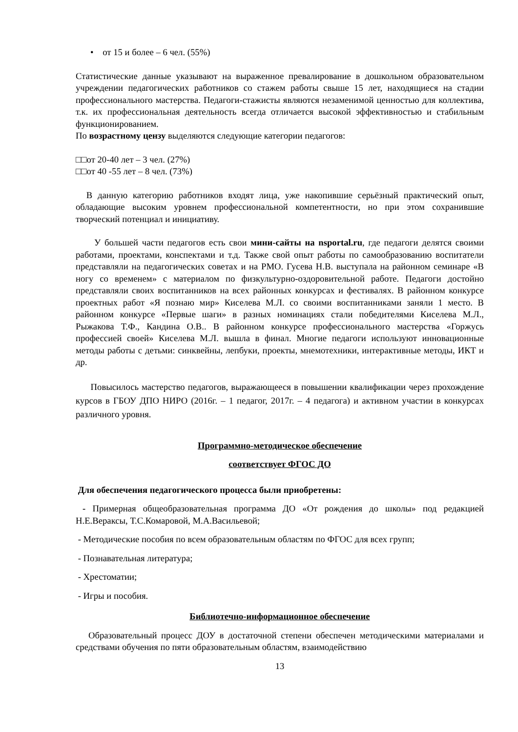• от 15 и более – 6 чел. (55%)
Статистические данные указывают на выраженное превалирование в дошкольном образовательном учреждении педагогических работников со стажем работы свыше 15 лет, находящиеся на стадии профессионального мастерства. Педагоги-стажисты являются незаменимой ценностью для коллектива, т.к. их профессиональная деятельность всегда отличается высокой эффективностью и стабильным функционированием.
По возрастному цензу выделяются следующие категории педагогов:
□□от 20-40 лет – 3 чел. (27%)
□□от 40 -55 лет – 8 чел. (73%)
В данную категорию работников входят лица, уже накопившие серьёзный практический опыт, обладающие высоким уровнем профессиональной компетентности, но при этом сохранившие творческий потенциал и инициативу.
У большей части педагогов есть свои мини-сайты на nsportal.ru, где педагоги делятся своими работами, проектами, конспектами и т.д. Также свой опыт работы по самообразованию воспитатели представляли на педагогических советах и на РМО. Гусева Н.В. выступала на районном семинаре «В ногу со временем» с материалом по физкультурно-оздоровительной работе. Педагоги достойно представляли своих воспитанников на всех районных конкурсах и фестивалях. В районном конкурсе проектных работ «Я познаю мир» Киселева М.Л. со своими воспитанниками заняли 1 место. В районном конкурсе «Первые шаги» в разных номинациях стали победителями Киселева М.Л., Рыжакова Т.Ф., Кандина О.В.. В районном конкурсе профессионального мастерства «Горжусь профессией своей» Киселева М.Л. вышла в финал. Многие педагоги используют инновационные методы работы с детьми: синквейны, лепбуки, проекты, мнемотехники, интерактивные методы, ИКТ и др.
Повысилось мастерство педагогов, выражающееся в повышении квалификации через прохождение курсов в ГБОУ ДПО НИРО (2016г. – 1 педагог, 2017г. – 4 педагога) и активном участии в конкурсах различного уровня.
Программно-методическое обеспечение
соответствует ФГОС ДО
Для обеспечения педагогического процесса были приобретены:
- Примерная общеобразовательная программа ДО «От рождения до школы» под редакцией Н.Е.Вераксы, Т.С.Комаровой, М.А.Васильевой;
- Методические пособия по всем образовательным областям по ФГОС для всех групп;
- Познавательная литература;
- Хрестоматии;
- Игры и пособия.
Библиотечно-информационное обеспечение
Образовательный процесс ДОУ в достаточной степени обеспечен методическими материалами и средствами обучения по пяти образовательным областям, взаимодействию
13